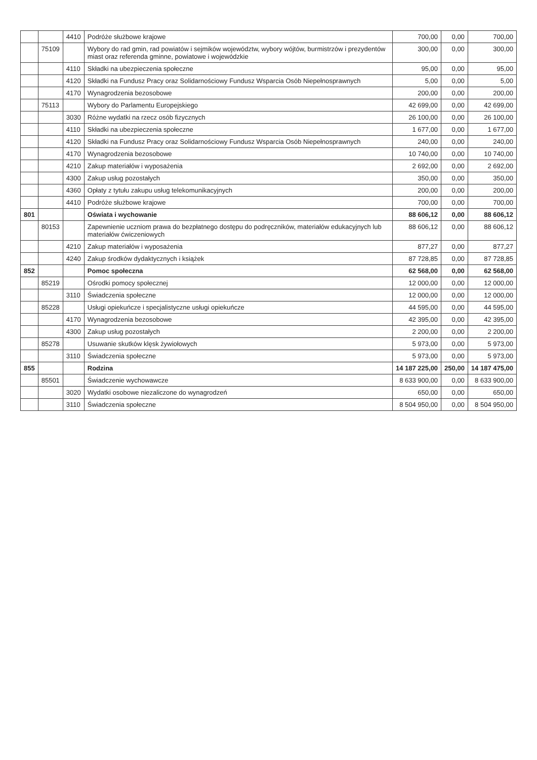| | | 4410 | Podróże służbowe krajowe | 700,00 | 0,00 | 700,00 |
| | 75109 | | Wybory do rad gmin, rad powiatów i sejmików województw, wybory wójtów, burmistrzów i prezydentów miast oraz referenda gminne, powiatowe i wojewódzkie | 300,00 | 0,00 | 300,00 |
| | | 4110 | Składki na ubezpieczenia społeczne | 95,00 | 0,00 | 95,00 |
| | | 4120 | Składki na Fundusz Pracy oraz Solidarnościowy Fundusz Wsparcia Osób Niepełnosprawnych | 5,00 | 0,00 | 5,00 |
| | | 4170 | Wynagrodzenia bezosobowe | 200,00 | 0,00 | 200,00 |
| | 75113 | | Wybory do Parlamentu Europejskiego | 42 699,00 | 0,00 | 42 699,00 |
| | | 3030 | Różne wydatki na rzecz osób fizycznych | 26 100,00 | 0,00 | 26 100,00 |
| | | 4110 | Składki na ubezpieczenia społeczne | 1 677,00 | 0,00 | 1 677,00 |
| | | 4120 | Składki na Fundusz Pracy oraz Solidarnościowy Fundusz Wsparcia Osób Niepełnosprawnych | 240,00 | 0,00 | 240,00 |
| | | 4170 | Wynagrodzenia bezosobowe | 10 740,00 | 0,00 | 10 740,00 |
| | | 4210 | Zakup materiałów i wyposażenia | 2 692,00 | 0,00 | 2 692,00 |
| | | 4300 | Zakup usług pozostałych | 350,00 | 0,00 | 350,00 |
| | | 4360 | Opłaty z tytułu zakupu usług telekomunikacyjnych | 200,00 | 0,00 | 200,00 |
| | | 4410 | Podróże służbowe krajowe | 700,00 | 0,00 | 700,00 |
| 801 | | | Oświata i wychowanie | 88 606,12 | 0,00 | 88 606,12 |
| | 80153 | | Zapewnienie uczniom prawa do bezpłatnego dostępu do podręczników, materiałów edukacyjnych lub materiałów ćwiczeniowych | 88 606,12 | 0,00 | 88 606,12 |
| | | 4210 | Zakup materiałów i wyposażenia | 877,27 | 0,00 | 877,27 |
| | | 4240 | Zakup środków dydaktycznych i książek | 87 728,85 | 0,00 | 87 728,85 |
| 852 | | | Pomoc społeczna | 62 568,00 | 0,00 | 62 568,00 |
| | 85219 | | Ośrodki pomocy społecznej | 12 000,00 | 0,00 | 12 000,00 |
| | | 3110 | Świadczenia społeczne | 12 000,00 | 0,00 | 12 000,00 |
| | 85228 | | Usługi opiekuńcze i specjalistyczne usługi opiekuńcze | 44 595,00 | 0,00 | 44 595,00 |
| | | 4170 | Wynagrodzenia bezosobowe | 42 395,00 | 0,00 | 42 395,00 |
| | | 4300 | Zakup usług pozostałych | 2 200,00 | 0,00 | 2 200,00 |
| | 85278 | | Usuwanie skutków klęsk żywiołowych | 5 973,00 | 0,00 | 5 973,00 |
| | | 3110 | Świadczenia społeczne | 5 973,00 | 0,00 | 5 973,00 |
| 855 | | | Rodzina | 14 187 225,00 | 250,00 | 14 187 475,00 |
| | 85501 | | Świadczenie wychowawcze | 8 633 900,00 | 0,00 | 8 633 900,00 |
| | | 3020 | Wydatki osobowe niezaliczone do wynagrodzeń | 650,00 | 0,00 | 650,00 |
| | | 3110 | Świadczenia społeczne | 8 504 950,00 | 0,00 | 8 504 950,00 |